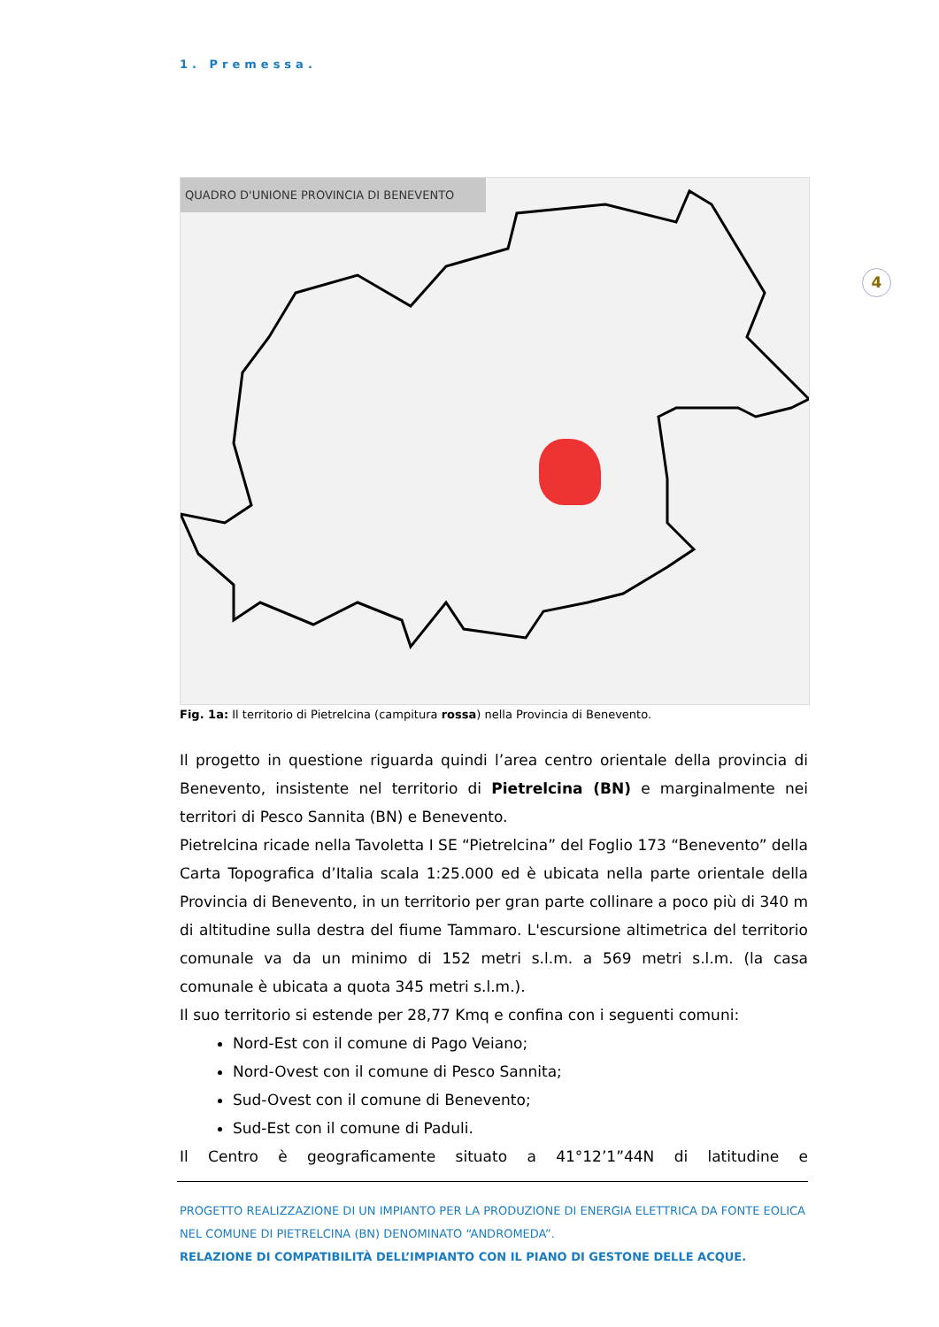4
1. Premessa.
QUADRO D'UNIONE PROVINCIA DI BENEVENTO
Fig. 1a: Il territorio di Pietrelcina (campitura rossa) nella Provincia di Benevento.
Il progetto in questione riguarda quindi l’area centro orientale della provincia di Benevento, insistente nel territorio di Pietrelcina (BN) e marginalmente nei territori di Pesco Sannita (BN) e Benevento.
Pietrelcina ricade nella Tavoletta I SE “Pietrelcina” del Foglio 173 “Benevento” della Carta Topografica d’Italia scala 1:25.000 ed è ubicata nella parte orientale della Provincia di Benevento, in un territorio per gran parte collinare a poco più di 340 m di altitudine sulla destra del fiume Tammaro. L'escursione altimetrica del territorio comunale va da un minimo di 152 metri s.l.m. a 569 metri s.l.m. (la casa comunale è ubicata a quota 345 metri s.l.m.).
Il suo territorio si estende per 28,77 Kmq e confina con i seguenti comuni:
Nord-Est con il comune di Pago Veiano;
Nord-Ovest con il comune di Pesco Sannita;
Sud-Ovest con il comune di Benevento;
Sud-Est con il comune di Paduli.
Il Centro è geograficamente situato a 41°12’1”44N di latitudine e
PROGETTO REALIZZAZIONE DI UN IMPIANTO PER LA PRODUZIONE DI ENERGIA ELETTRICA DA FONTE EOLICA NEL COMUNE DI PIETRELCINA (BN) DENOMINATO “ANDROMEDA”.
RELAZIONE DI COMPATIBILITÀ DELL’IMPIANTO CON IL PIANO DI GESTONE DELLE ACQUE.